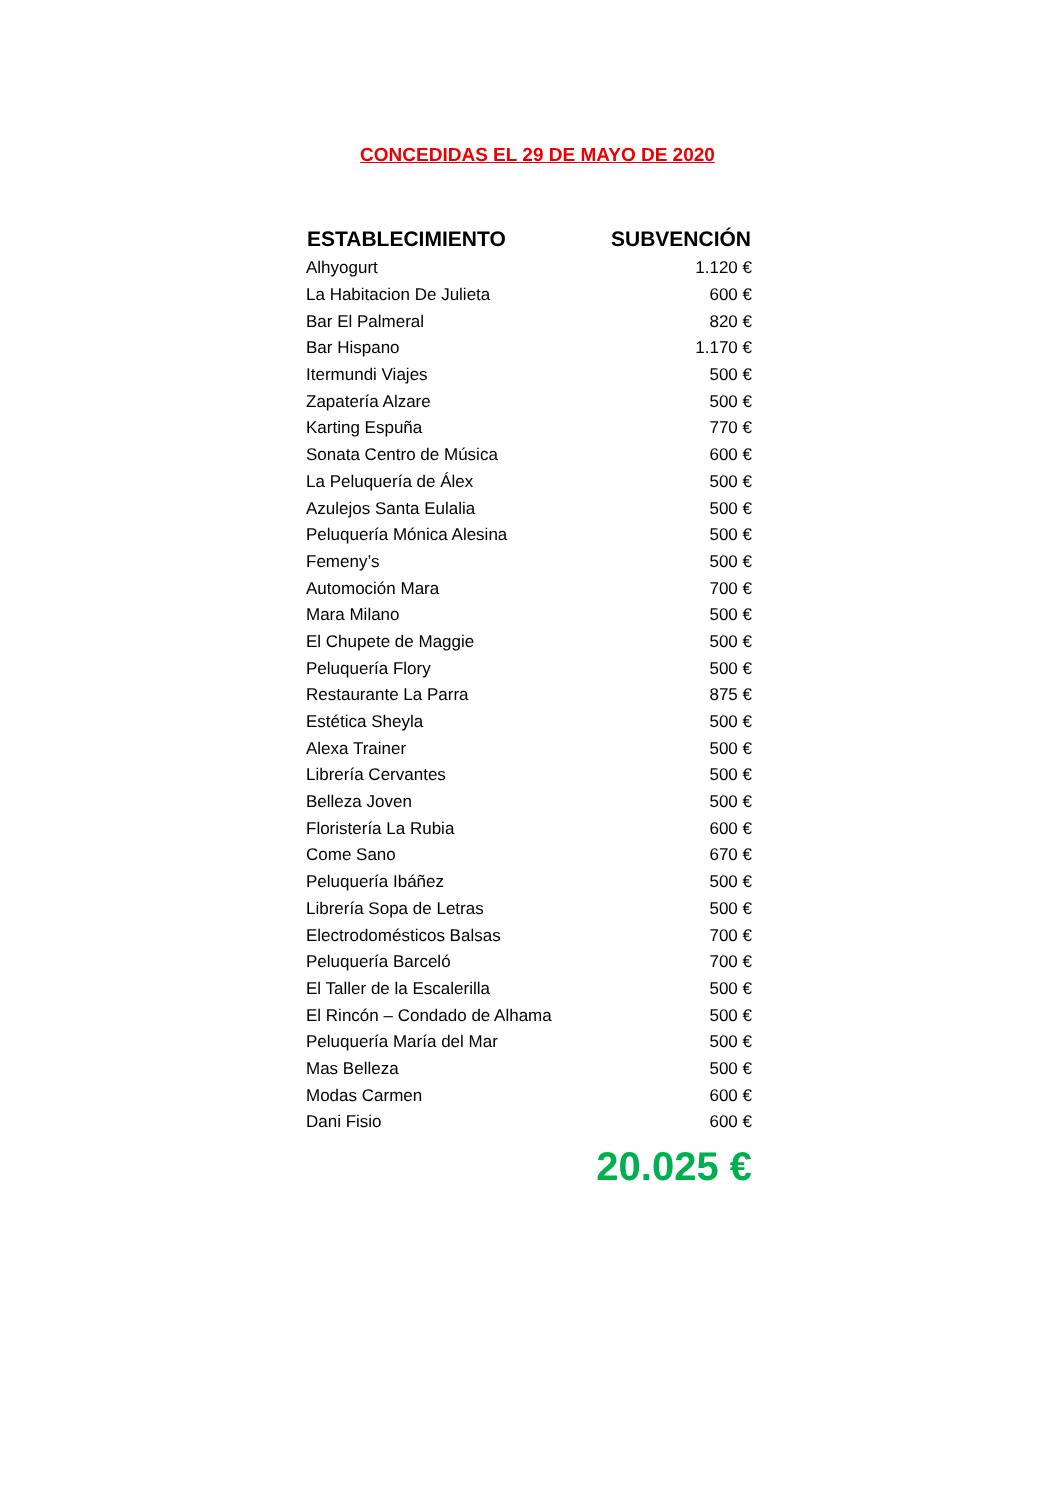CONCEDIDAS EL 29 DE MAYO DE 2020
| ESTABLECIMIENTO | SUBVENCIÓN |
| --- | --- |
| Alhyogurt | 1.120 € |
| La Habitacion De Julieta | 600 € |
| Bar El Palmeral | 820 € |
| Bar Hispano | 1.170 € |
| Itermundi Viajes | 500 € |
| Zapatería Alzare | 500 € |
| Karting Espuña | 770 € |
| Sonata Centro de Música | 600 € |
| La Peluquería de Álex | 500 € |
| Azulejos Santa Eulalia | 500 € |
| Peluquería Mónica Alesina | 500 € |
| Femeny’s | 500 € |
| Automoción Mara | 700 € |
| Mara Milano | 500 € |
| El Chupete de Maggie | 500 € |
| Peluquería Flory | 500 € |
| Restaurante La Parra | 875 € |
| Estética Sheyla | 500 € |
| Alexa Trainer | 500 € |
| Librería Cervantes | 500 € |
| Belleza Joven | 500 € |
| Floristería La Rubia | 600 € |
| Come Sano | 670 € |
| Peluquería Ibáñez | 500 € |
| Librería Sopa de Letras | 500 € |
| Electrodomésticos Balsas | 700 € |
| Peluquería Barceló | 700 € |
| El Taller de la Escalerilla | 500 € |
| El Rincón – Condado de Alhama | 500 € |
| Peluquería María del Mar | 500 € |
| Mas Belleza | 500 € |
| Modas Carmen | 600 € |
| Dani Fisio | 600 € |
| | 20.025 € |